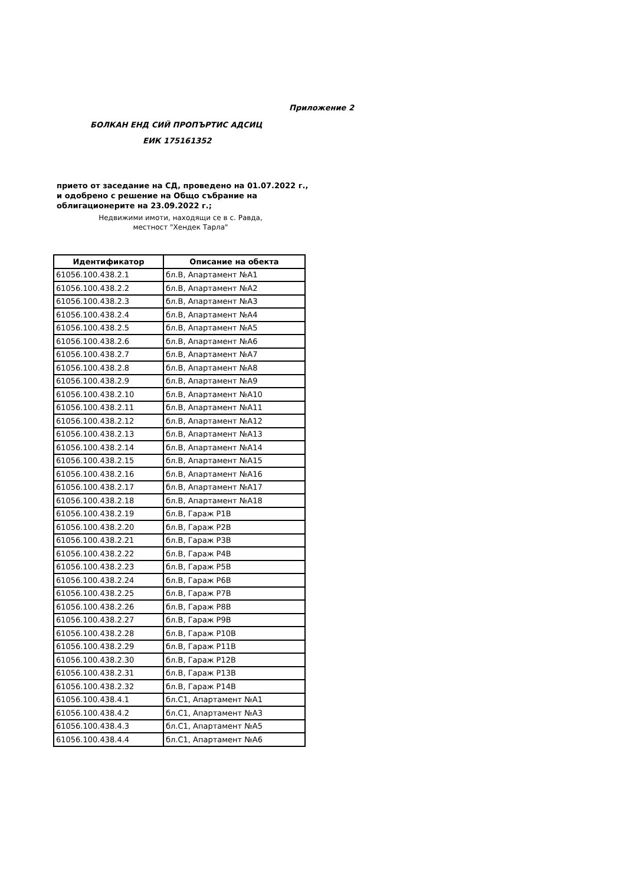Приложение 2
БОЛКАН ЕНД СИЙ ПРОПЪРТИС АДСИЦ
ЕИК 175161352
прието от заседание на СД, проведено на 01.07.2022 г., и одобрено с решение на Общо събрание на облигационерите на 23.09.2022 г.;
Недвижими имоти, находящи се в с. Равда,
местност "Хендек Тарла"
| Идентификатор | Описание на обекта |
| --- | --- |
| 61056.100.438.2.1 | бл.В, Апартамент №А1 |
| 61056.100.438.2.2 | бл.В, Апартамент №А2 |
| 61056.100.438.2.3 | бл.В, Апартамент №А3 |
| 61056.100.438.2.4 | бл.В, Апартамент №А4 |
| 61056.100.438.2.5 | бл.В, Апартамент №А5 |
| 61056.100.438.2.6 | бл.В, Апартамент №А6 |
| 61056.100.438.2.7 | бл.В, Апартамент №А7 |
| 61056.100.438.2.8 | бл.В, Апартамент №А8 |
| 61056.100.438.2.9 | бл.В, Апартамент №А9 |
| 61056.100.438.2.10 | бл.В, Апартамент №А10 |
| 61056.100.438.2.11 | бл.В, Апартамент №А11 |
| 61056.100.438.2.12 | бл.В, Апартамент №А12 |
| 61056.100.438.2.13 | бл.В, Апартамент №А13 |
| 61056.100.438.2.14 | бл.В, Апартамент №А14 |
| 61056.100.438.2.15 | бл.В, Апартамент №А15 |
| 61056.100.438.2.16 | бл.В, Апартамент №А16 |
| 61056.100.438.2.17 | бл.В, Апартамент №А17 |
| 61056.100.438.2.18 | бл.В, Апартамент №А18 |
| 61056.100.438.2.19 | бл.В, Гараж Р1В |
| 61056.100.438.2.20 | бл.В, Гараж Р2В |
| 61056.100.438.2.21 | бл.В, Гараж Р3В |
| 61056.100.438.2.22 | бл.В, Гараж Р4В |
| 61056.100.438.2.23 | бл.В, Гараж Р5В |
| 61056.100.438.2.24 | бл.В, Гараж Р6В |
| 61056.100.438.2.25 | бл.В, Гараж Р7В |
| 61056.100.438.2.26 | бл.В, Гараж Р8В |
| 61056.100.438.2.27 | бл.В, Гараж Р9В |
| 61056.100.438.2.28 | бл.В, Гараж Р10В |
| 61056.100.438.2.29 | бл.В, Гараж Р11В |
| 61056.100.438.2.30 | бл.В, Гараж Р12В |
| 61056.100.438.2.31 | бл.В, Гараж Р13В |
| 61056.100.438.2.32 | бл.В, Гараж Р14В |
| 61056.100.438.4.1 | бл.С1, Апартамент №А1 |
| 61056.100.438.4.2 | бл.С1, Апартамент №А3 |
| 61056.100.438.4.3 | бл.С1, Апартамент №А5 |
| 61056.100.438.4.4 | бл.С1, Апартамент №А6 |